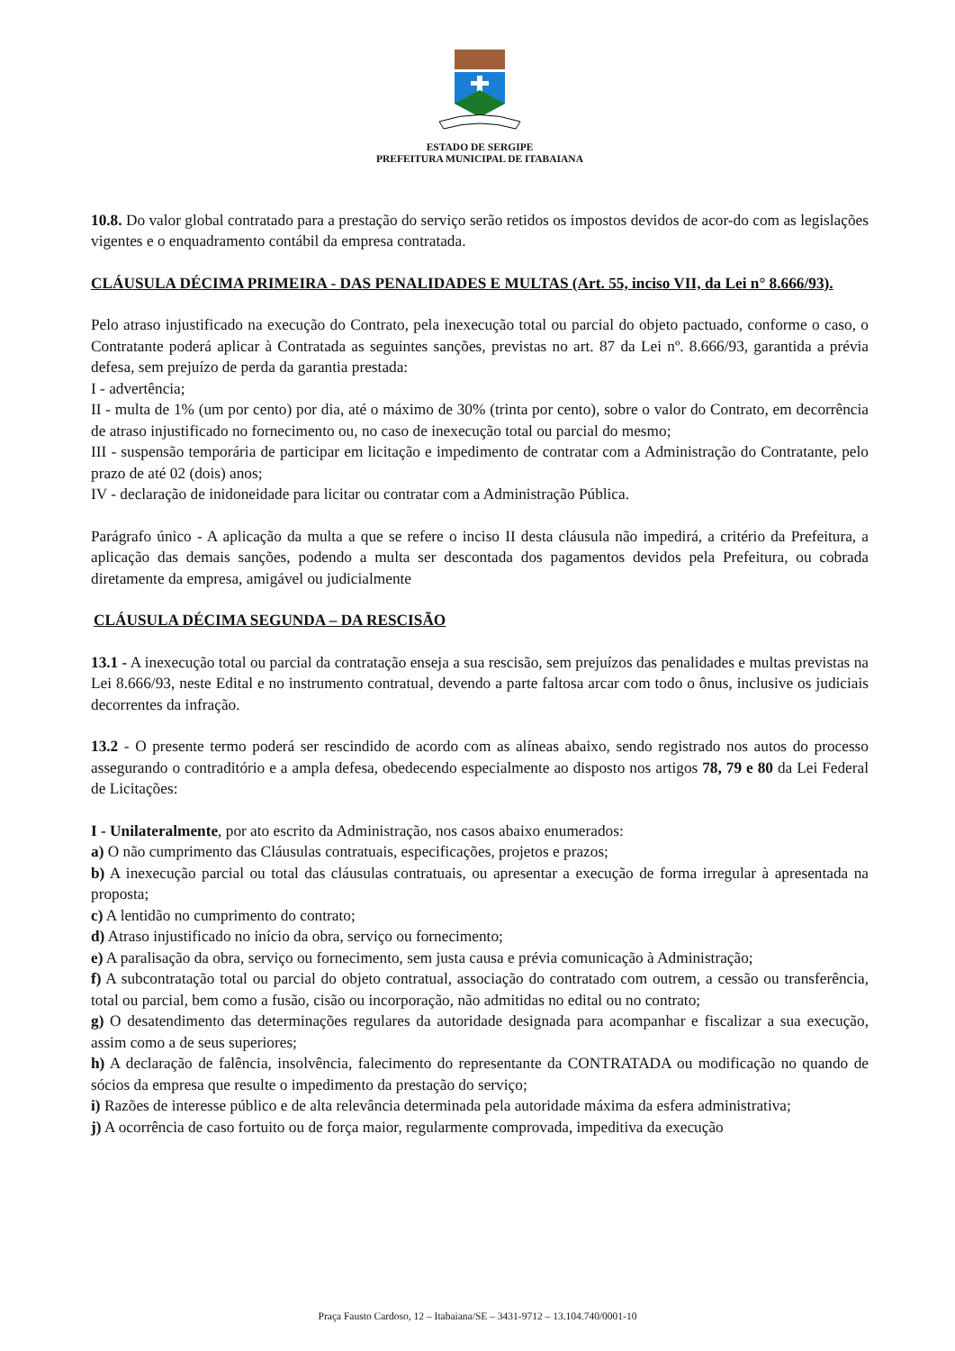ESTADO DE SERGIPE
PREFEITURA MUNICIPAL DE ITABAIANA
10.8. Do valor global contratado para a prestação do serviço serão retidos os impostos devidos de acor-do com as legislações vigentes e o enquadramento contábil da empresa contratada.
CLÁUSULA DÉCIMA PRIMEIRA - DAS PENALIDADES E MULTAS (Art. 55, inciso VII, da Lei n° 8.666/93).
Pelo atraso injustificado na execução do Contrato, pela inexecução total ou parcial do objeto pactuado, conforme o caso, o Contratante poderá aplicar à Contratada as seguintes sanções, previstas no art. 87 da Lei nº. 8.666/93, garantida a prévia defesa, sem prejuízo de perda da garantia prestada:
I - advertência;
II - multa de 1% (um por cento) por dia, até o máximo de 30% (trinta por cento), sobre o valor do Contrato, em decorrência de atraso injustificado no fornecimento ou, no caso de inexecução total ou parcial do mesmo;
III - suspensão temporária de participar em licitação e impedimento de contratar com a Administração do Contratante, pelo prazo de até 02 (dois) anos;
IV - declaração de inidoneidade para licitar ou contratar com a Administração Pública.
Parágrafo único - A aplicação da multa a que se refere o inciso II desta cláusula não impedirá, a critério da Prefeitura, a aplicação das demais sanções, podendo a multa ser descontada dos pagamentos devidos pela Prefeitura, ou cobrada diretamente da empresa, amigável ou judicialmente
CLÁUSULA DÉCIMA SEGUNDA – DA RESCISÃO
13.1 - A inexecução total ou parcial da contratação enseja a sua rescisão, sem prejuízos das penalidades e multas previstas na Lei 8.666/93, neste Edital e no instrumento contratual, devendo a parte faltosa arcar com todo o ônus, inclusive os judiciais decorrentes da infração.
13.2 - O presente termo poderá ser rescindido de acordo com as alíneas abaixo, sendo registrado nos autos do processo assegurando o contraditório e a ampla defesa, obedecendo especialmente ao disposto nos artigos 78, 79 e 80 da Lei Federal de Licitações:
I - Unilateralmente, por ato escrito da Administração, nos casos abaixo enumerados:
a) O não cumprimento das Cláusulas contratuais, especificações, projetos e prazos;
b) A inexecução parcial ou total das cláusulas contratuais, ou apresentar a execução de forma irregular à apresentada na proposta;
c) A lentidão no cumprimento do contrato;
d) Atraso injustificado no início da obra, serviço ou fornecimento;
e) A paralisação da obra, serviço ou fornecimento, sem justa causa e prévia comunicação à Administração;
f) A subcontratação total ou parcial do objeto contratual, associação do contratado com outrem, a cessão ou transferência, total ou parcial, bem como a fusão, cisão ou incorporação, não admitidas no edital ou no contrato;
g) O desatendimento das determinações regulares da autoridade designada para acompanhar e fiscalizar a sua execução, assim como a de seus superiores;
h) A declaração de falência, insolvência, falecimento do representante da CONTRATADA ou modificação no quando de sócios da empresa que resulte o impedimento da prestação do serviço;
i) Razões de interesse público e de alta relevância determinada pela autoridade máxima da esfera administrativa;
j) A ocorrência de caso fortuito ou de força maior, regularmente comprovada, impeditiva da execução
Praça Fausto Cardoso, 12 – Itabaiana/SE – 3431-9712 – 13.104.740/0001-10